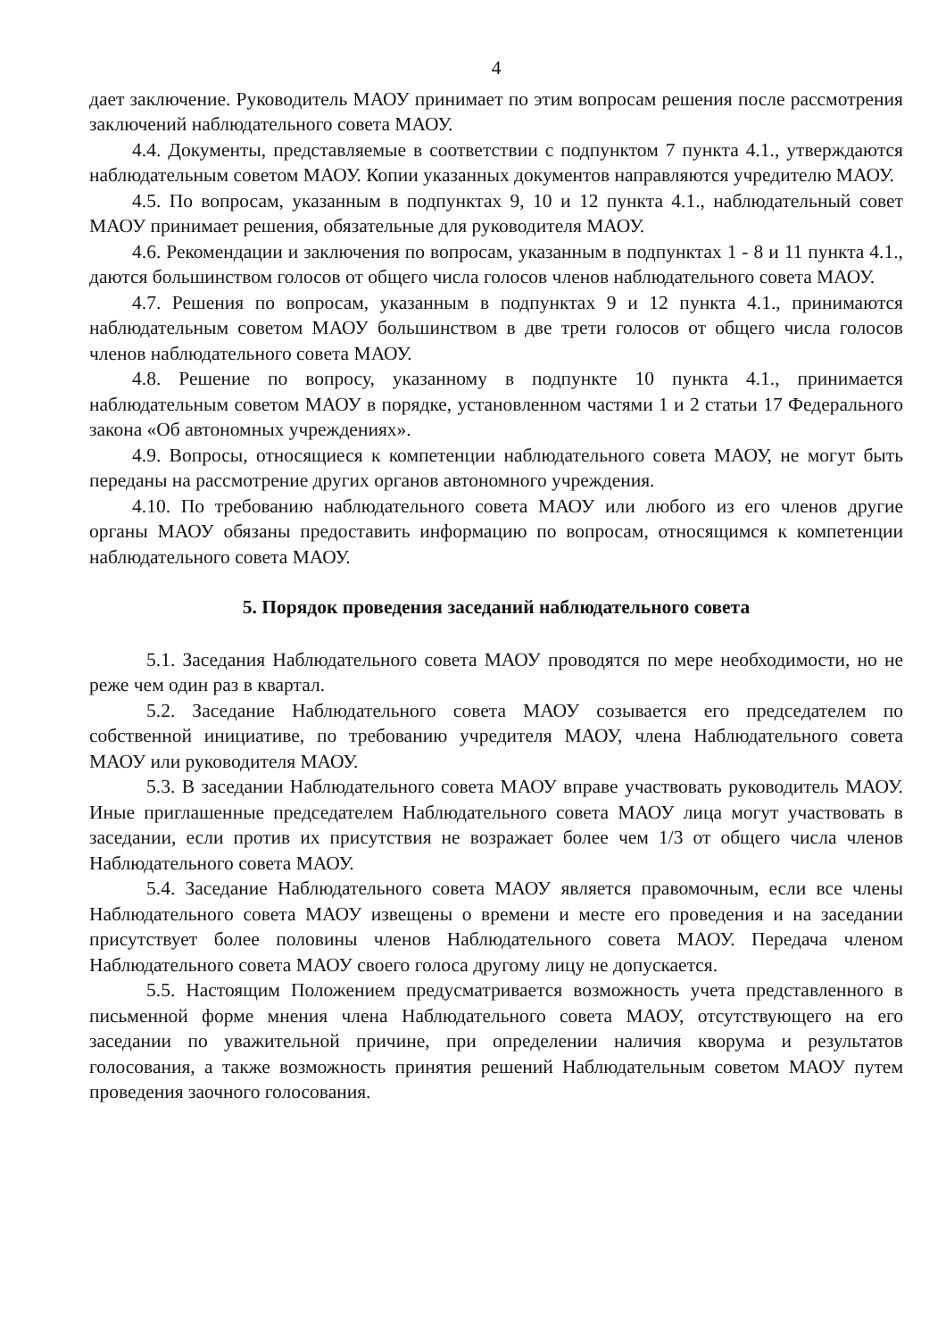4
дает заключение. Руководитель МАОУ принимает по этим вопросам решения после рассмотрения заключений наблюдательного совета МАОУ.
4.4. Документы, представляемые в соответствии с подпунктом 7 пункта 4.1., утверждаются наблюдательным советом МАОУ. Копии указанных документов направляются учредителю МАОУ.
4.5. По вопросам, указанным в подпунктах 9, 10 и 12 пункта 4.1., наблюдательный совет МАОУ принимает решения, обязательные для руководителя МАОУ.
4.6. Рекомендации и заключения по вопросам, указанным в подпунктах 1 - 8 и 11 пункта 4.1., даются большинством голосов от общего числа голосов членов наблюдательного совета МАОУ.
4.7. Решения по вопросам, указанным в подпунктах 9 и 12 пункта 4.1., принимаются наблюдательным советом МАОУ большинством в две трети голосов от общего числа голосов членов наблюдательного совета МАОУ.
4.8. Решение по вопросу, указанному в подпункте 10 пункта 4.1., принимается наблюдательным советом МАОУ в порядке, установленном частями 1 и 2 статьи 17 Федерального закона «Об автономных учреждениях».
4.9. Вопросы, относящиеся к компетенции наблюдательного совета МАОУ, не могут быть переданы на рассмотрение других органов автономного учреждения.
4.10. По требованию наблюдательного совета МАОУ или любого из его членов другие органы МАОУ обязаны предоставить информацию по вопросам, относящимся к компетенции наблюдательного совета МАОУ.
5. Порядок проведения заседаний наблюдательного совета
5.1. Заседания Наблюдательного совета МАОУ проводятся по мере необходимости, но не реже чем один раз в квартал.
5.2. Заседание Наблюдательного совета МАОУ созывается его председателем по собственной инициативе, по требованию учредителя МАОУ, члена Наблюдательного совета МАОУ или руководителя МАОУ.
5.3. В заседании Наблюдательного совета МАОУ вправе участвовать руководитель МАОУ. Иные приглашенные председателем Наблюдательного совета МАОУ лица могут участвовать в заседании, если против их присутствия не возражает более чем 1/3 от общего числа членов Наблюдательного совета МАОУ.
5.4. Заседание Наблюдательного совета МАОУ является правомочным, если все члены Наблюдательного совета МАОУ извещены о времени и месте его проведения и на заседании присутствует более половины членов Наблюдательного совета МАОУ. Передача членом Наблюдательного совета МАОУ своего голоса другому лицу не допускается.
5.5. Настоящим Положением предусматривается возможность учета представленного в письменной форме мнения члена Наблюдательного совета МАОУ, отсутствующего на его заседании по уважительной причине, при определении наличия кворума и результатов голосования, а также возможность принятия решений Наблюдательным советом МАОУ путем проведения заочного голосования.